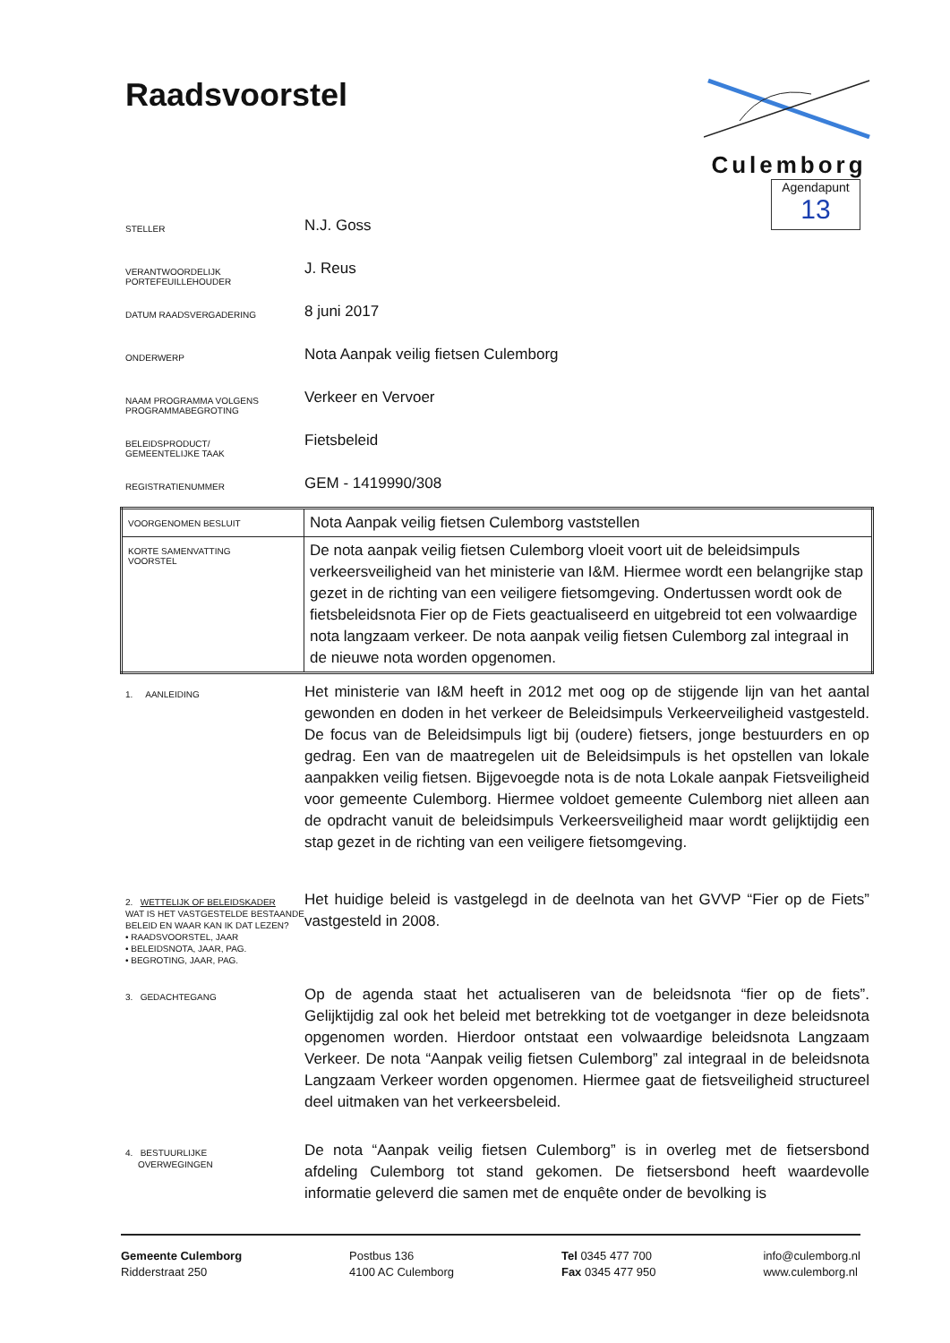Raadsvoorstel
Culemborg
Agendapunt
13
STELLER
N.J. Goss
VERANTWOORDELIJK
PORTEFEUILLEHOUDER
J. Reus
DATUM RAADSVERGADERING
8 juni 2017
ONDERWERP
Nota Aanpak veilig fietsen Culemborg
NAAM PROGRAMMA VOLGENS
PROGRAMMABEGROTING
Verkeer en Vervoer
BELEIDSPRODUCT/
GEMEENTELIJKE TAAK
Fietsbeleid
REGISTRATIENUMMER
GEM - 1419990/308
| VOORGENOMEN BESLUIT | Nota Aanpak veilig fietsen Culemborg vaststellen |
| KORTE SAMENVATTING VOORSTEL | De nota aanpak veilig fietsen Culemborg vloeit voort uit de beleidsimpuls verkeersveiligheid van het ministerie van I&M. Hiermee wordt een belangrijke stap gezet in de richting van een veiligere fietsomgeving. Ondertussen wordt ook de fietsbeleidsnota Fier op de Fiets geactualiseerd en uitgebreid tot een volwaardige nota langzaam verkeer. De nota aanpak veilig fietsen Culemborg zal integraal in de nieuwe nota worden opgenomen. |
1. AANLEIDING
Het ministerie van I&M heeft in 2012 met oog op de stijgende lijn van het aantal gewonden en doden in het verkeer de Beleidsimpuls Verkeerveiligheid vastgesteld. De focus van de Beleidsimpuls ligt bij (oudere) fietsers, jonge bestuurders en op gedrag. Een van de maatregelen uit de Beleidsimpuls is het opstellen van lokale aanpakken veilig fietsen. Bijgevoegde nota is de nota Lokale aanpak Fietsveiligheid voor gemeente Culemborg. Hiermee voldoet gemeente Culemborg niet alleen aan de opdracht vanuit de beleidsimpuls Verkeersveiligheid maar wordt gelijktijdig een stap gezet in de richting van een veiligere fietsomgeving.
2. WETTELIJK OF BELEIDSKADER
WAT IS HET VASTGESTELDE BESTAANDE BELEID EN WAAR KAN IK DAT LEZEN?
• RAADSVOORSTEL, JAAR
• BELEIDSNOTA, JAAR, PAG.
• BEGROTING, JAAR, PAG.
Het huidige beleid is vastgelegd in de deelnota van het GVVP “Fier op de Fiets” vastgesteld in 2008.
3. GEDACHTEGANG
Op de agenda staat het actualiseren van de beleidsnota “fier op de fiets”. Gelijktijdig zal ook het beleid met betrekking tot de voetganger in deze beleidsnota opgenomen worden. Hierdoor ontstaat een volwaardige beleidsnota Langzaam Verkeer. De nota “Aanpak veilig fietsen Culemborg” zal integraal in de beleidsnota Langzaam Verkeer worden opgenomen. Hiermee gaat de fietsveiligheid structureel deel uitmaken van het verkeersbeleid.
4. BESTUURLIJKE
OVERWEGINGEN
De nota “Aanpak veilig fietsen Culemborg” is in overleg met de fietsersbond afdeling Culemborg tot stand gekomen. De fietsersbond heeft waardevolle informatie geleverd die samen met de enquête onder de bevolking is
Gemeente Culemborg
Ridderstraat 250
Postbus 136
4100 AC Culemborg
Tel 0345 477 700
Fax 0345 477 950
info@culemborg.nl
www.culemborg.nl